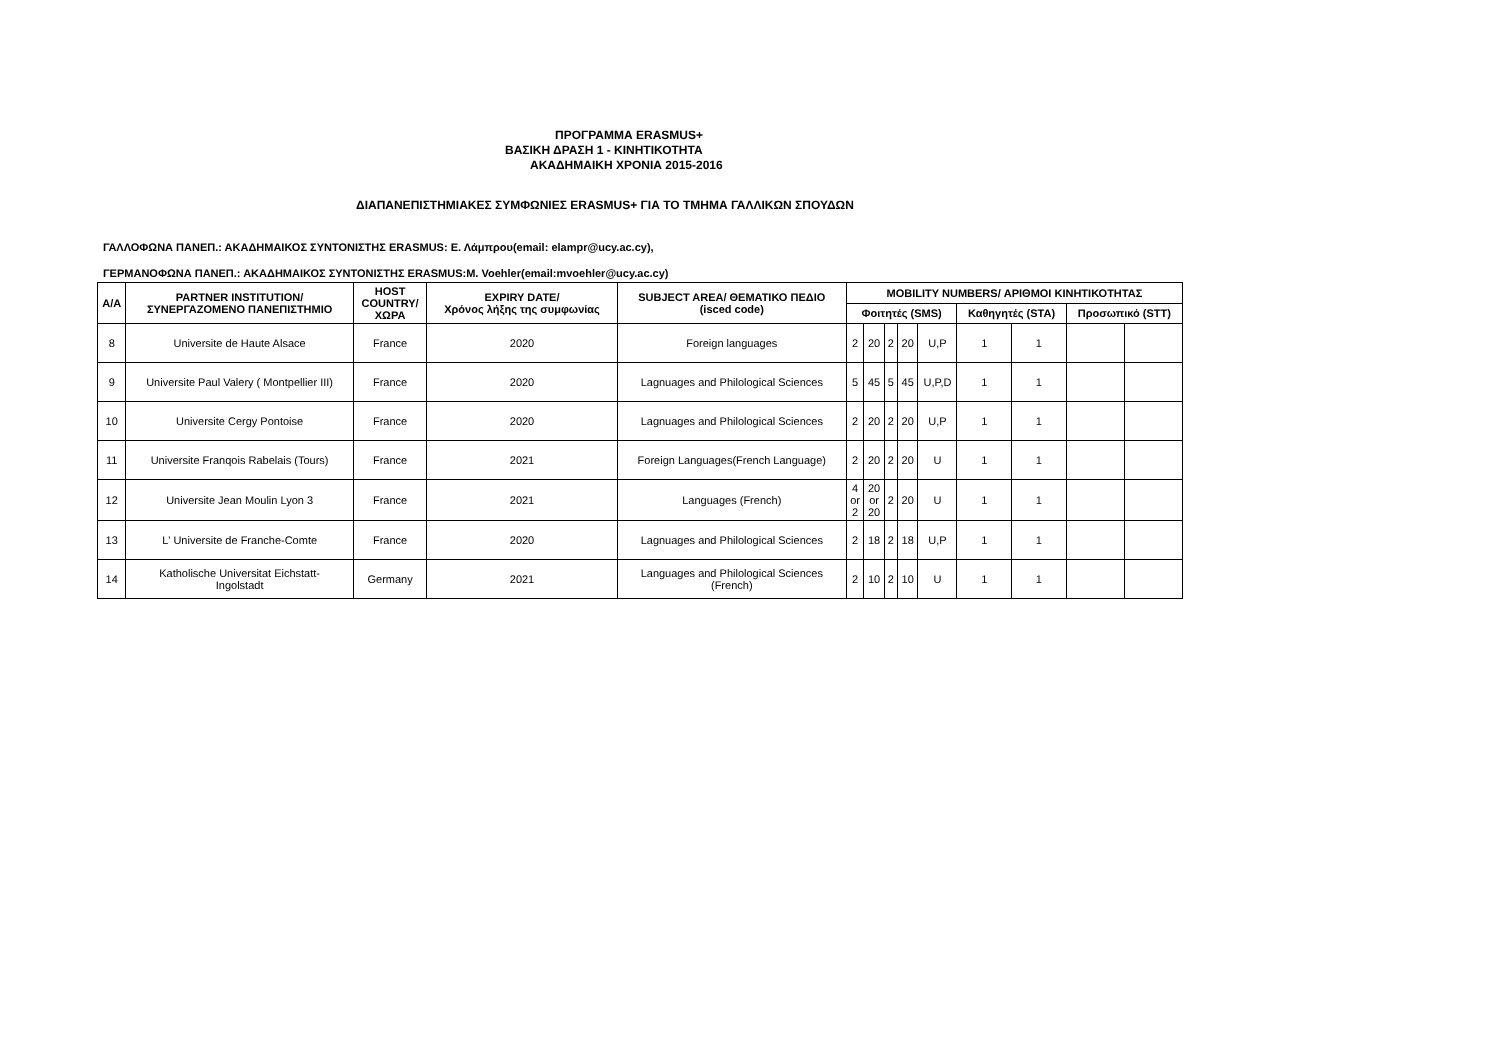ΠΡΟΓΡΑΜΜΑ ERASMUS+
ΒΑΣΙΚΗ ΔΡΑΣΗ 1 - ΚΙΝΗΤΙΚΟΤΗΤΑ
ΑΚΑΔΗΜΑΙΚΗ ΧΡΟΝΙΑ 2015-2016
ΔΙΑΠΑΝΕΠΙΣΤΗΜΙΑΚΕΣ ΣΥΜΦΩΝΙΕΣ ERASMUS+ ΓΙΑ ΤΟ ΤΜΗΜΑ ΓΑΛΛΙΚΩΝ ΣΠΟΥΔΩΝ
ΓΑΛΛΟΦΩΝΑ ΠΑΝΕΠ.: ΑΚΑΔΗΜΑΙΚΟΣ ΣΥΝΤΟΝΙΣΤΗΣ ERASMUS: Ε. Λάμπρου(email: elampr@ucy.ac.cy),
ΓΕΡΜΑΝΟΦΩΝΑ ΠΑΝΕΠ.: ΑΚΑΔΗΜΑΙΚΟΣ ΣΥΝΤΟΝΙΣΤΗΣ ERASMUS:M. Voehler(email:mvoehler@ucy.ac.cy)
| Α/Α | PARTNER INSTITUTION/ ΣΥΝΕΡΓΑΖΟΜΕΝΟ ΠΑΝΕΠΙΣΤΗΜΙΟ | HOST COUNTRY/ ΧΩΡΑ | EXPIRY DATE/ Χρόνος λήξης της συμφωνίας | SUBJECT AREA/ ΘΕΜΑΤΙΚΟ ΠΕΔΙΟ (isced code) | MOBILITY NUMBERS/ ΑΡΙΘΜΟΙ ΚΙΝΗΤΙΚΟΤΗΤΑΣ | | | | | | | | |
| --- | --- | --- | --- | --- | --- | --- | --- | --- | --- | --- | --- | --- | --- |
| | | | | | Φοιτητές (SMS) | | | | | Καθηγητές (STA) | | Προσωπικό (STT) | |
| 8 | Universite de Haute Alsace | France | 2020 | Foreign languages | 2 | 20 | 2 | 20 | U,P | 1 | 1 | | |
| 9 | Universite Paul Valery ( Montpellier III) | France | 2020 | Lagnuages and Philological Sciences | 5 | 45 | 5 | 45 | U,P,D | 1 | 1 | | |
| 10 | Universite Cergy Pontoise | France | 2020 | Lagnuages and Philological Sciences | 2 | 20 | 2 | 20 | U,P | 1 | 1 | | |
| 11 | Universite Franqois Rabelais (Tours) | France | 2021 | Foreign Languages(French Language) | 2 | 20 | 2 | 20 | U | 1 | 1 | | |
| 12 | Universite Jean Moulin Lyon 3 | France | 2021 | Languages (French) | 4 or 2 | 20 or 20 | 2 | 20 | U | 1 | 1 | | |
| 13 | L' Universite de Franche-Comte | France | 2020 | Lagnuages and Philological Sciences | 2 | 18 | 2 | 18 | U,P | 1 | 1 | | |
| 14 | Katholische Universitat Eichstatt- Ingolstadt | Germany | 2021 | Languages and Philological Sciences (French) | 2 | 10 | 2 | 10 | U | 1 | 1 | | |